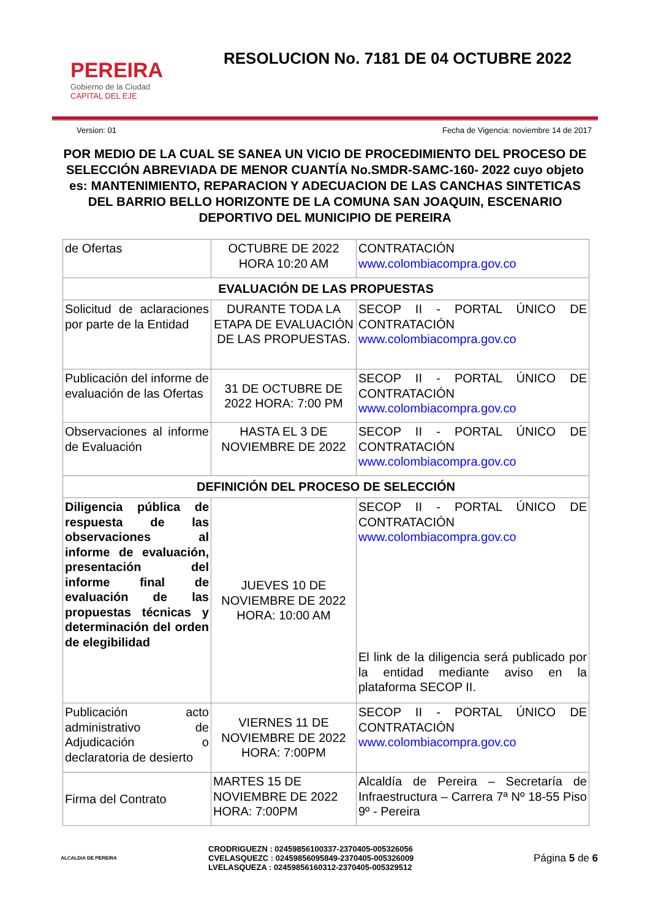PEREIRA
Gobierno de la Ciudad
CAPITAL DEL EJE
RESOLUCION No. 7181 DE 04 OCTUBRE 2022
Version: 01 Fecha de Vigencia: noviembre 14 de 2017
POR MEDIO DE LA CUAL SE SANEA UN VICIO DE PROCEDIMIENTO DEL PROCESO DE SELECCIÓN ABREVIADA DE MENOR CUANTÍA No.SMDR-SAMC-160- 2022 cuyo objeto es: MANTENIMIENTO, REPARACION Y ADECUACION DE LAS CANCHAS SINTETICAS DEL BARRIO BELLO HORIZONTE DE LA COMUNA SAN JOAQUIN, ESCENARIO DEPORTIVO DEL MUNICIPIO DE PEREIRA
| de Ofertas | OCTUBRE DE 2022 HORA 10:20 AM | CONTRATACIÓN www.colombiacompra.gov.co |
| EVALUACIÓN DE LAS PROPUESTAS | | |
| Solicitud de aclaraciones por parte de la Entidad | DURANTE TODA LA ETAPA DE EVALUACIÓN DE LAS PROPUESTAS. | SECOP II - PORTAL ÚNICO DE CONTRATACIÓN www.colombiacompra.gov.co |
| Publicación del informe de evaluación de las Ofertas | 31 DE OCTUBRE DE 2022 HORA: 7:00 PM | SECOP II - PORTAL ÚNICO DE CONTRATACIÓN www.colombiacompra.gov.co |
| Observaciones al informe de Evaluación | HASTA EL 3 DE NOVIEMBRE DE 2022 | SECOP II - PORTAL ÚNICO DE CONTRATACIÓN www.colombiacompra.gov.co |
| DEFINICIÓN DEL PROCESO DE SELECCIÓN | | |
| Diligencia pública de respuesta de las observaciones al informe de evaluación, presentación del informe final de evaluación de las propuestas técnicas y determinación del orden de elegibilidad | JUEVES 10 DE NOVIEMBRE DE 2022 HORA: 10:00 AM | SECOP II - PORTAL ÚNICO DE CONTRATACIÓN www.colombiacompra.gov.co El link de la diligencia será publicado por la entidad mediante aviso en la plataforma SECOP II. |
| Publicación acto administrativo de Adjudicación o declaratoria de desierto | VIERNES 11 DE NOVIEMBRE DE 2022 HORA: 7:00PM | SECOP II - PORTAL ÚNICO DE CONTRATACIÓN www.colombiacompra.gov.co |
| Firma del Contrato | MARTES 15 DE NOVIEMBRE DE 2022 HORA: 7:00PM | Alcaldía de Pereira – Secretaría de Infraestructura – Carrera 7ª Nº 18-55 Piso 9º - Pereira |
ALCALDIA DE PEREIRA
CRODRIGUEZN : 02459856100337-2370405-005326056
CVELASQUEZC : 02459856095849-2370405-005326009
LVELASQUEZA : 02459856160312-2370405-005329512
Página 5 de 6